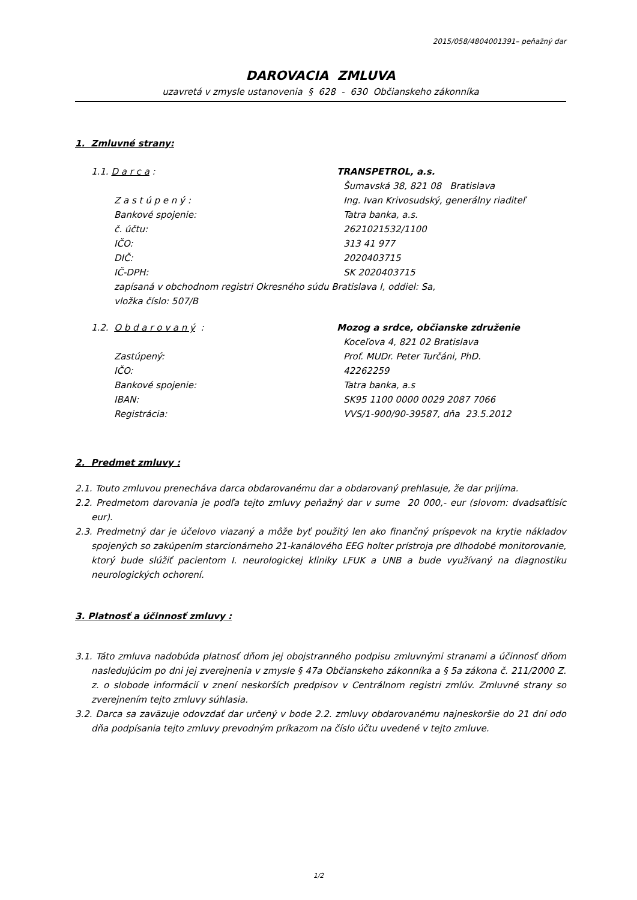2015/058/4804001391– peňažný dar
DAROVACIA ZMLUVA
uzavretá v zmysle ustanovenia § 628 - 630 Občianskeho zákonníka
1. Zmluvné strany:
1.1. D a r c a : TRANSPETROL, a.s.
Šumavská 38, 821 08 Bratislava
Z a s t ú p e n ý : Ing. Ivan Krivosudský, generálny riaditeľ
Bankové spojenie: Tatra banka, a.s.
č. účtu: 2621021532/1100
IČO: 313 41 977
DIČ: 2020403715
IČ-DPH: SK 2020403715
zapísaná v obchodnom registri Okresného súdu Bratislava I, oddiel: Sa,
vložka číslo: 507/B
1.2. O b d a r o v a n ý : Mozog a srdce, občianske združenie
Koceľova 4, 821 02 Bratislava
Zastúpený: Prof. MUDr. Peter Turčáni, PhD.
IČO: 42262259
Bankové spojenie: Tatra banka, a.s
IBAN: SK95 1100 0000 0029 2087 7066
Registrácia: VVS/1-900/90-39587, dňa 23.5.2012
2. Predmet zmluvy :
2.1. Touto zmluvou prenecháva darca obdarovanému dar a obdarovaný prehlasuje, že dar prijíma.
2.2. Predmetom darovania je podľa tejto zmluvy peňažný dar v sume 20 000,- eur (slovom: dvadsaťtisíc eur).
2.3. Predmetný dar je účelovo viazaný a môže byť použitý len ako finančný príspevok na krytie nákladov spojených so zakúpením starcionárneho 21-kanálového EEG holter prístroja pre dlhodobé monitorovanie, ktorý bude slúžiť pacientom I. neurologickej kliniky LFUK a UNB a bude využívaný na diagnostiku neurologických ochorení.
3. Platnosť a účinnosť zmluvy :
3.1. Táto zmluva nadobúda platnosť dňom jej obojstranného podpisu zmluvnými stranami a účinnosť dňom nasledujúcim po dni jej zverejnenia v zmysle § 47a Občianskeho zákonníka a § 5a zákona č. 211/2000 Z. z. o slobode informácií v znení neskorších predpisov v Centrálnom registri zmlúv. Zmluvné strany so zverejnením tejto zmluvy súhlasia.
3.2. Darca sa zaväzuje odovzdať dar určený v bode 2.2. zmluvy obdarovanému najneskoršie do 21 dní odo dňa podpísania tejto zmluvy prevodným príkazom na číslo účtu uvedené v tejto zmluve.
1/2